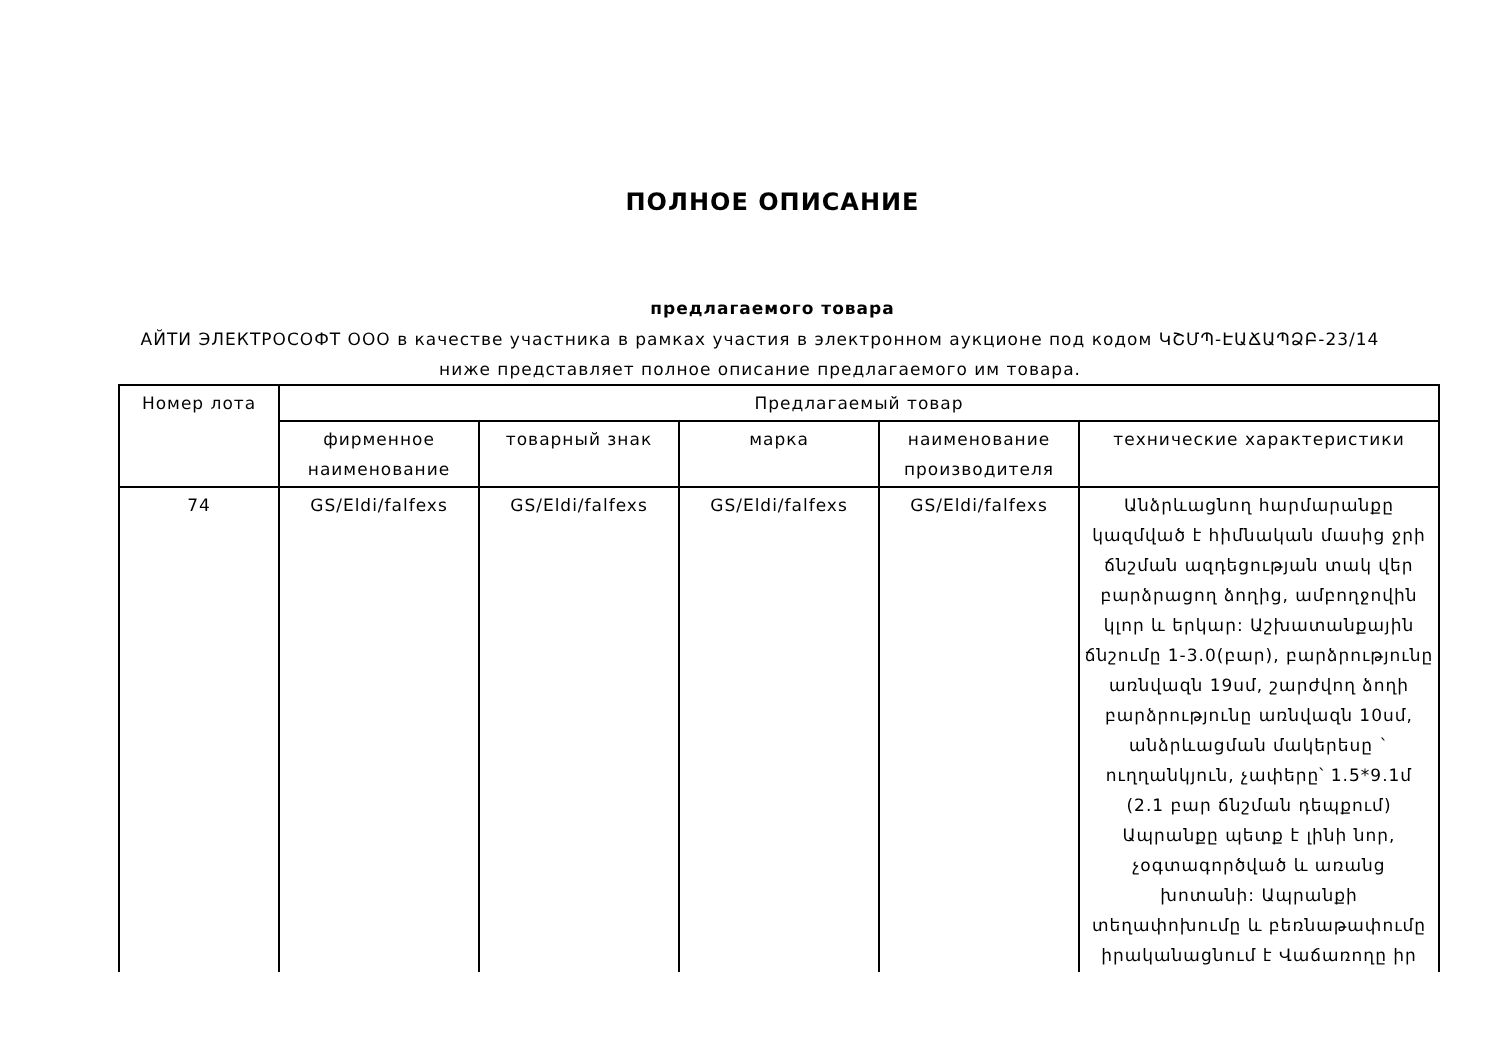ПОЛНОЕ ОПИСАНИЕ
предлагаемого товара
АЙТИ ЭЛЕКТРОСОФТ ООО в качестве участника в рамках участия в электронном аукционе под кодом ԿՇՄՊ-ԷԱՃԱՊՁԲ-23/14 ниже представляет полное описание предлагаемого им товара.
| Номер лота | Предлагаемый товар | | | | |
| --- | --- | --- | --- | --- | --- |
| | фирменное наименование | товарный знак | марка | наименование производителя | технические характеристики |
| 74 | GS/Eldi/falfexs | GS/Eldi/falfexs | GS/Eldi/falfexs | GS/Eldi/falfexs | Անձրևացնող հարմարանքը կազմված է հիմնական մասից ջրի ճնշման ազդեցության տակ վեր բարձրացող ձողից, ամբողջովին կլոր և երկար: Աշխատանքային ճնշումը 1-3.0(բար), բարձրությունը առնվազն 19սմ, շարժվող ձողի բարձրությունը առնվազն 10սմ, անձրևացման մակերեսը ` ուղղանկյուն, չափերը՝ 1.5*9.1մ (2.1 բար ճնշման դեպքում) Ապրանքը պետք է լինի նոր, չօգտագործված և առանց խոտանի: Ապրանքի տեղափոխումը և բեռնաթափումը իրականացնում է Վաճառողը իր |